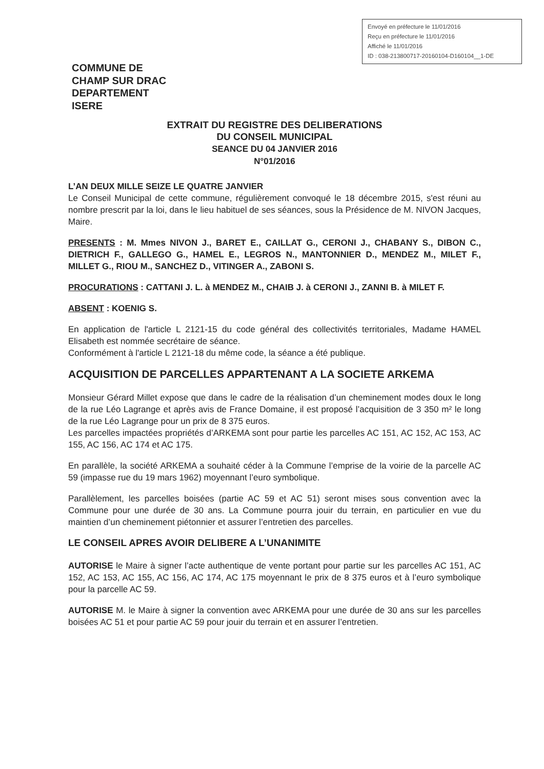Envoyé en préfecture le 11/01/2016
Reçu en préfecture le 11/01/2016
Affiché le 11/01/2016
ID : 038-213800717-20160104-D160104__1-DE
COMMUNE DE
CHAMP SUR DRAC
DEPARTEMENT
ISERE
EXTRAIT DU REGISTRE DES DELIBERATIONS
DU CONSEIL MUNICIPAL
SEANCE DU 04 JANVIER 2016
N°01/2016
L’AN DEUX MILLE SEIZE LE QUATRE JANVIER
Le Conseil Municipal de cette commune, régulièrement convoqué le 18 décembre 2015, s'est réuni au nombre prescrit par la loi, dans le lieu habituel de ses séances, sous la Présidence de M. NIVON Jacques, Maire.
PRESENTS : M. Mmes NIVON J., BARET E., CAILLAT G., CERONI J., CHABANY S., DIBON C., DIETRICH F., GALLEGO G., HAMEL E., LEGROS N., MANTONNIER D., MENDEZ M., MILET F., MILLET G., RIOU M., SANCHEZ D., VITINGER A., ZABONI S.
PROCURATIONS : CATTANI J. L. à MENDEZ M., CHAIB J. à CERONI J., ZANNI B. à MILET F.
ABSENT : KOENIG S.
En application de l'article L 2121-15 du code général des collectivités territoriales, Madame HAMEL Elisabeth est nommée secrétaire de séance.
Conformément à l'article L 2121-18 du même code, la séance a été publique.
ACQUISITION DE PARCELLES APPARTENANT A LA SOCIETE ARKEMA
Monsieur Gérard Millet expose que dans le cadre de la réalisation d’un cheminement modes doux le long de la rue Léo Lagrange et après avis de France Domaine, il est proposé l’acquisition de 3 350 m² le long de la rue Léo Lagrange pour un prix de 8 375 euros.
Les parcelles impactées propriétés d’ARKEMA sont pour partie les parcelles AC 151, AC 152, AC 153, AC 155, AC 156, AC 174 et AC 175.
En parallèle, la société ARKEMA a souhaité céder à la Commune l’emprise de la voirie de la parcelle AC 59 (impasse rue du 19 mars 1962) moyennant l’euro symbolique.
Parallèlement, les parcelles boisées (partie AC 59 et AC 51) seront mises sous convention avec la Commune pour une durée de 30 ans. La Commune pourra jouir du terrain, en particulier en vue du maintien d’un cheminement piétonnier et assurer l’entretien des parcelles.
LE CONSEIL APRES AVOIR DELIBERE A L’UNANIMITE
AUTORISE le Maire à signer l’acte authentique de vente portant pour partie sur les parcelles AC 151, AC 152, AC 153, AC 155, AC 156, AC 174, AC 175 moyennant le prix de 8 375 euros et à l’euro symbolique pour la parcelle AC 59.
AUTORISE M. le Maire à signer la convention avec ARKEMA pour une durée de 30 ans sur les parcelles boisées AC 51 et pour partie AC 59 pour jouir du terrain et en assurer l’entretien.